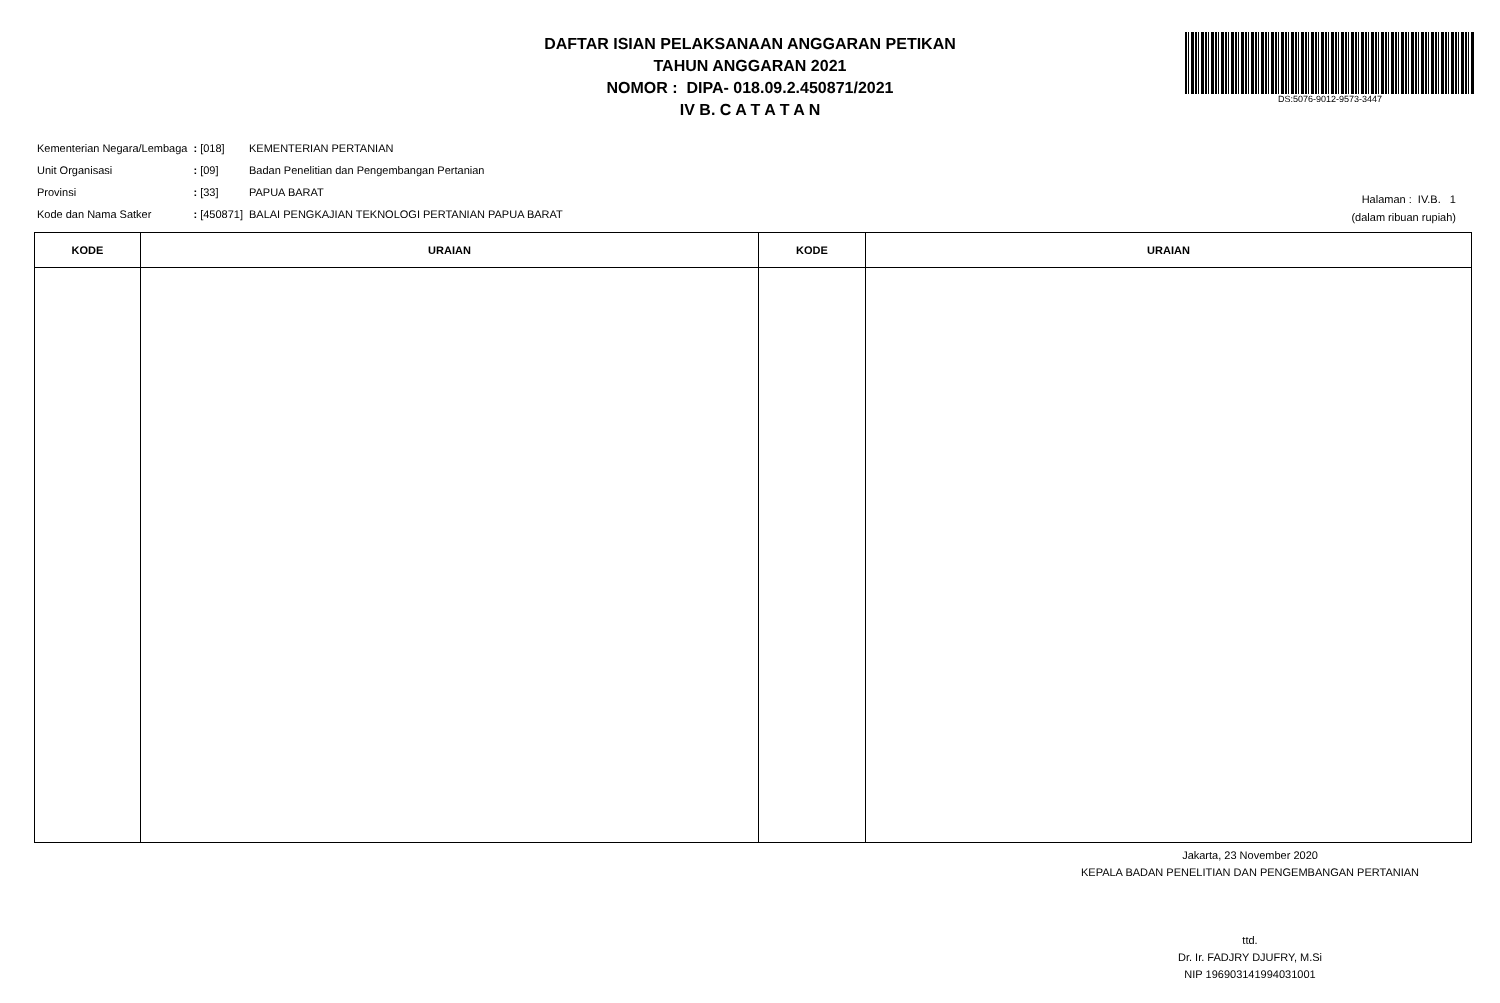DAFTAR ISIAN PELAKSANAAN ANGGARAN PETIKAN
TAHUN ANGGARAN 2021
NOMOR : DIPA- 018.09.2.450871/2021
IV B. C A T A T A N
DS:5076-9012-9573-3447
| Kementerian Negara/Lembaga | : [018] | KEMENTERIAN PERTANIAN |
| Unit Organisasi | : [09] | Badan Penelitian dan Pengembangan Pertanian |
| Provinsi | : [33] | PAPUA BARAT |
| Kode dan Nama Satker | : [450871] | BALAI PENGKAJIAN TEKNOLOGI PERTANIAN PAPUA BARAT |
Halaman : IV.B. 1
(dalam ribuan rupiah)
| KODE | URAIAN | KODE | URAIAN |
| --- | --- | --- | --- |
Jakarta, 23 November 2020
KEPALA BADAN PENELITIAN DAN PENGEMBANGAN PERTANIAN
ttd.
Dr. Ir. FADJRY DJUFRY, M.Si
NIP 196903141994031001